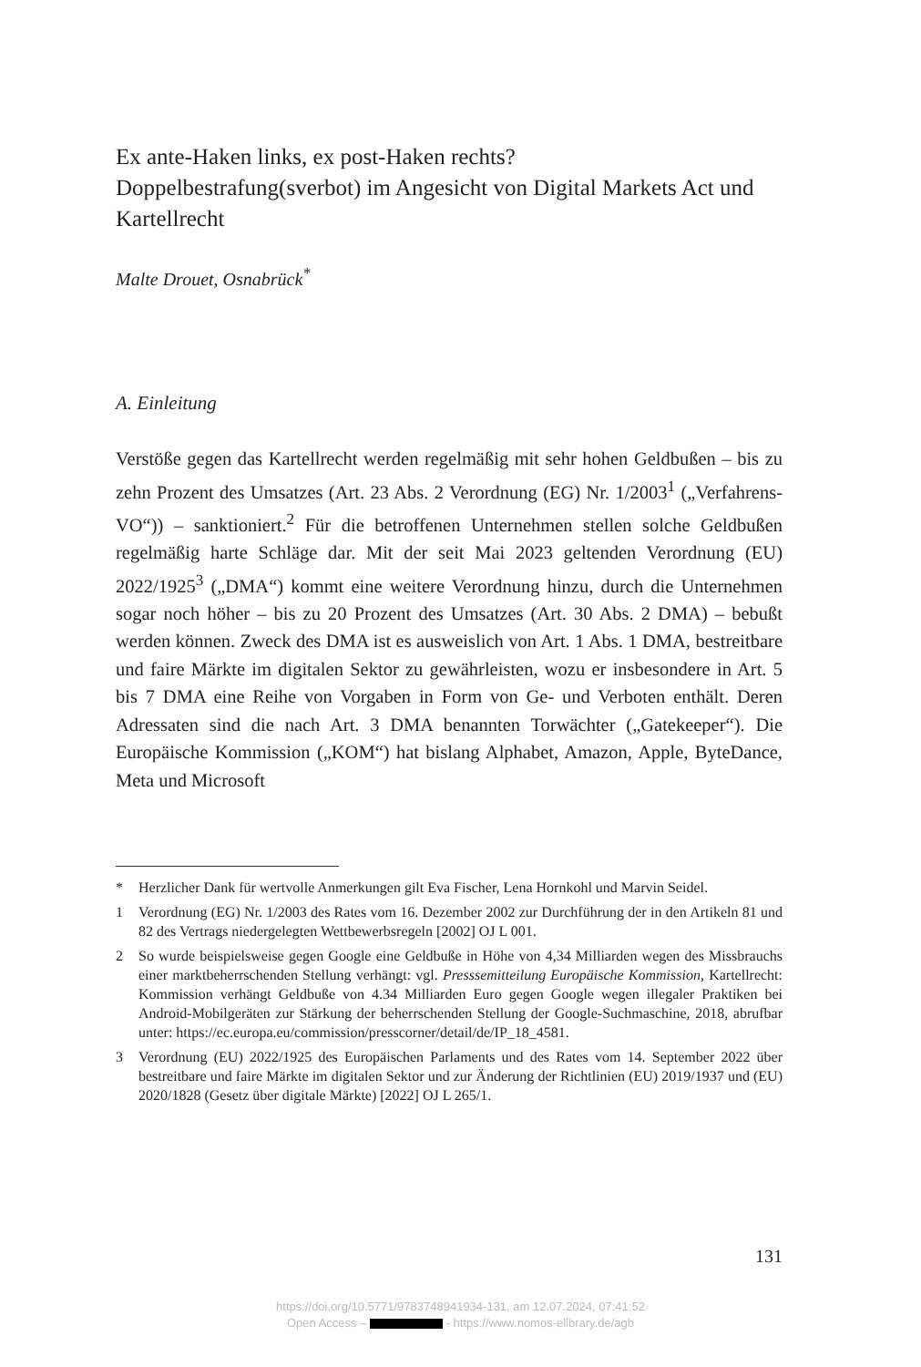Ex ante-Haken links, ex post-Haken rechts?
Doppelbestrafung(sverbot) im Angesicht von Digital Markets Act und Kartellrecht
Malte Drouet, Osnabrück<sup>*</sup>
A. Einleitung
Verstöße gegen das Kartellrecht werden regelmäßig mit sehr hohen Geldbußen – bis zu zehn Prozent des Umsatzes (Art. 23 Abs. 2 Verordnung (EG) Nr. 1/2003<sup>1</sup> („Verfahrens-VO“)) – sanktioniert.<sup>2</sup> Für die betroffenen Unternehmen stellen solche Geldbußen regelmäßig harte Schläge dar. Mit der seit Mai 2023 geltenden Verordnung (EU) 2022/1925<sup>3</sup> („DMA“) kommt eine weitere Verordnung hinzu, durch die Unternehmen sogar noch höher – bis zu 20 Prozent des Umsatzes (Art. 30 Abs. 2 DMA) – bebußt werden können. Zweck des DMA ist es ausweislich von Art. 1 Abs. 1 DMA, bestreitbare und faire Märkte im digitalen Sektor zu gewährleisten, wozu er insbesondere in Art. 5 bis 7 DMA eine Reihe von Vorgaben in Form von Ge- und Verboten enthält. Deren Adressaten sind die nach Art. 3 DMA benannten Torwächter („Gatekeeper“). Die Europäische Kommission („KOM“) hat bislang Alphabet, Amazon, Apple, ByteDance, Meta und Microsoft
* Herzlicher Dank für wertvolle Anmerkungen gilt Eva Fischer, Lena Hornkohl und Marvin Seidel.
1 Verordnung (EG) Nr. 1/2003 des Rates vom 16. Dezember 2002 zur Durchführung der in den Artikeln 81 und 82 des Vertrags niedergelegten Wettbewerbsregeln [2002] OJ L 001.
2 So wurde beispielsweise gegen Google eine Geldbuße in Höhe von 4,34 Milliarden wegen des Missbrauchs einer marktbeherrschenden Stellung verhängt: vgl. Presssemitteilung Europäische Kommission, Kartellrecht: Kommission verhängt Geldbuße von 4.34 Milliarden Euro gegen Google wegen illegaler Praktiken bei Android-Mobilgeräten zur Stärkung der beherrschenden Stellung der Google-Suchmaschine, 2018, abrufbar unter: https://ec.europa.eu/commission/presscorner/detail/de/IP_18_4581.
3 Verordnung (EU) 2022/1925 des Europäischen Parlaments und des Rates vom 14. September 2022 über bestreitbare und faire Märkte im digitalen Sektor und zur Änderung der Richtlinien (EU) 2019/1937 und (EU) 2020/1828 (Gesetz über digitale Märkte) [2022] OJ L 265/1.
131
https://doi.org/10.5771/9783748941934-131, am 12.07.2024, 07:41:52
Open Access – - https://www.nomos-elibrary.de/agb